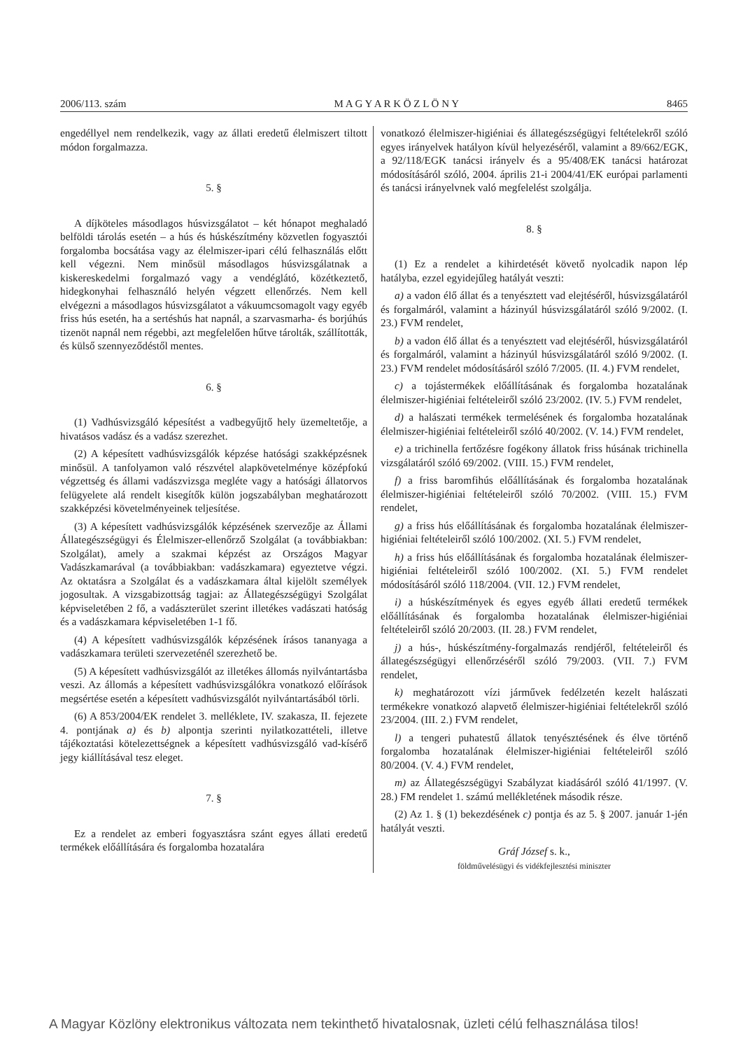2006/113. szám M A G Y A R K Ö Z L Ö N Y 8465
engedéllyel nem rendelkezik, vagy az állati eredetű élelmiszert tiltott módon forgalmazza.
5. §
A díjköteles másodlagos húsvizsgálatot – két hónapot meghaladó belföldi tárolás esetén – a hús és húskészítmény közvetlen fogyasztói forgalomba bocsátása vagy az élelmiszer-ipari célú felhasználás előtt kell végezni. Nem minősül másodlagos húsvizsgálatnak a kiskereskedelmi forgalmazó vagy a vendéglátó, közétkeztető, hidegkonyhai felhasználó helyén végzett ellenőrzés. Nem kell elvégezni a másodlagos húsvizsgálatot a vákuumcsomagolt vagy egyéb friss hús esetén, ha a sertéshús hat napnál, a szarvasmarha- és borjúhús tizenöt napnál nem régebbi, azt megfelelően hűtve tárolták, szállították, és külső szennyeződéstől mentes.
6. §
(1) Vadhúsvizsgáló képesítést a vadbegyűjtő hely üzemeltetője, a hivatásos vadász és a vadász szerezhet.
(2) A képesített vadhúsvizsgálók képzése hatósági szakképzésnek minősül. A tanfolyamon való részvétel alapkövetelménye középfokú végzettség és állami vadászvizsga megléte vagy a hatósági állatorvos felügyelete alá rendelt kisegítők külön jogszabályban meghatározott szakképzési követelményeinek teljesítése.
(3) A képesített vadhúsvizsgálók képzésének szervezője az Állami Állategészségügyi és Élelmiszer-ellenőrző Szolgálat (a továbbiakban: Szolgálat), amely a szakmai képzést az Országos Magyar Vadászkamarával (a továbbiakban: vadászkamara) egyeztetve végzi. Az oktatásra a Szolgálat és a vadászkamara által kijelölt személyek jogosultak. A vizsgabizottság tagjai: az Állategészségügyi Szolgálat képviseletében 2 fő, a vadászterület szerint illetékes vadászati hatóság és a vadászkamara képviseletében 1-1 fő.
(4) A képesített vadhúsvizsgálók képzésének írásos tananyaga a vadászkamara területi szervezeténél szerezhető be.
(5) A képesített vadhúsvizsgálót az illetékes állomás nyilvántartásba veszi. Az állomás a képesített vadhúsvizsgálókra vonatkozó előírások megsértése esetén a képesített vadhúsvizsgálót nyilvántartásából törli.
(6) A 853/2004/EK rendelet 3. melléklete, IV. szakasza, II. fejezete 4. pontjának a) és b) alpontja szerinti nyilatkozattételi, illetve tájékoztatási kötelezettségnek a képesített vadhúsvizsgáló vad-kísérő jegy kiállításával tesz eleget.
7. §
Ez a rendelet az emberi fogyasztásra szánt egyes állati eredetű termékek előállítására és forgalomba hozatalára
vonatkozó élelmiszer-higiéniai és állategészségügyi feltételekről szóló egyes irányelvek hatályon kívül helyezéséről, valamint a 89/662/EGK, a 92/118/EGK tanácsi irányelv és a 95/408/EK tanácsi határozat módosításáról szóló, 2004. április 21-i 2004/41/EK európai parlamenti és tanácsi irányelvnek való megfelelést szolgálja.
8. §
(1) Ez a rendelet a kihirdetését követő nyolcadik napon lép hatályba, ezzel egyidejűleg hatályát veszti:
a) a vadon élő állat és a tenyésztett vad elejtéséről, húsvizsgálatáról és forgalmáról, valamint a házinyúl húsvizsgálatáról szóló 9/2002. (I. 23.) FVM rendelet,
b) a vadon élő állat és a tenyésztett vad elejtéséről, húsvizsgálatáról és forgalmáról, valamint a házinyúl húsvizsgálatáról szóló 9/2002. (I. 23.) FVM rendelet módosításáról szóló 7/2005. (II. 4.) FVM rendelet,
c) a tojástermékek előállításának és forgalomba hozatalának élelmiszer-higiéniai feltételeiről szóló 23/2002. (IV. 5.) FVM rendelet,
d) a halászati termékek termelésének és forgalomba hozatalának élelmiszer-higiéniai feltételeiről szóló 40/2002. (V. 14.) FVM rendelet,
e) a trichinella fertőzésre fogékony állatok friss húsának trichinella vizsgálatáról szóló 69/2002. (VIII. 15.) FVM rendelet,
f) a friss baromfihús előállításának és forgalomba hozatalának élelmiszer-higiéniai feltételeiről szóló 70/2002. (VIII. 15.) FVM rendelet,
g) a friss hús előállításának és forgalomba hozatalának élelmiszer-higiéniai feltételeiről szóló 100/2002. (XI. 5.) FVM rendelet,
h) a friss hús előállításának és forgalomba hozatalának élelmiszer-higiéniai feltételeiről szóló 100/2002. (XI. 5.) FVM rendelet módosításáról szóló 118/2004. (VII. 12.) FVM rendelet,
i) a húskészítmények és egyes egyéb állati eredetű termékek előállításának és forgalomba hozatalának élelmiszer-higiéniai feltételeiről szóló 20/2003. (II. 28.) FVM rendelet,
j) a hús-, húskészítmény-forgalmazás rendjéről, feltételeiről és állategészségügyi ellenőrzéséről szóló 79/2003. (VII. 7.) FVM rendelet,
k) meghatározott vízi járművek fedélzetén kezelt halászati termékekre vonatkozó alapvető élelmiszer-higiéniai feltételekről szóló 23/2004. (III. 2.) FVM rendelet,
l) a tengeri puhatestű állatok tenyésztésének és élve történő forgalomba hozatalának élelmiszer-higiéniai feltételeiről szóló 80/2004. (V. 4.) FVM rendelet,
m) az Állategészségügyi Szabályzat kiadásáról szóló 41/1997. (V. 28.) FM rendelet 1. számú mellékletének második része.
(2) Az 1. § (1) bekezdésének c) pontja és az 5. § 2007. január 1-jén hatályát veszti.
Gráf József s. k.,
földművelésügyi és vidékfejlesztési miniszter
A Magyar Közlöny elektronikus változata nem tekinthető hivatalosnak, üzleti célú felhasználása tilos!